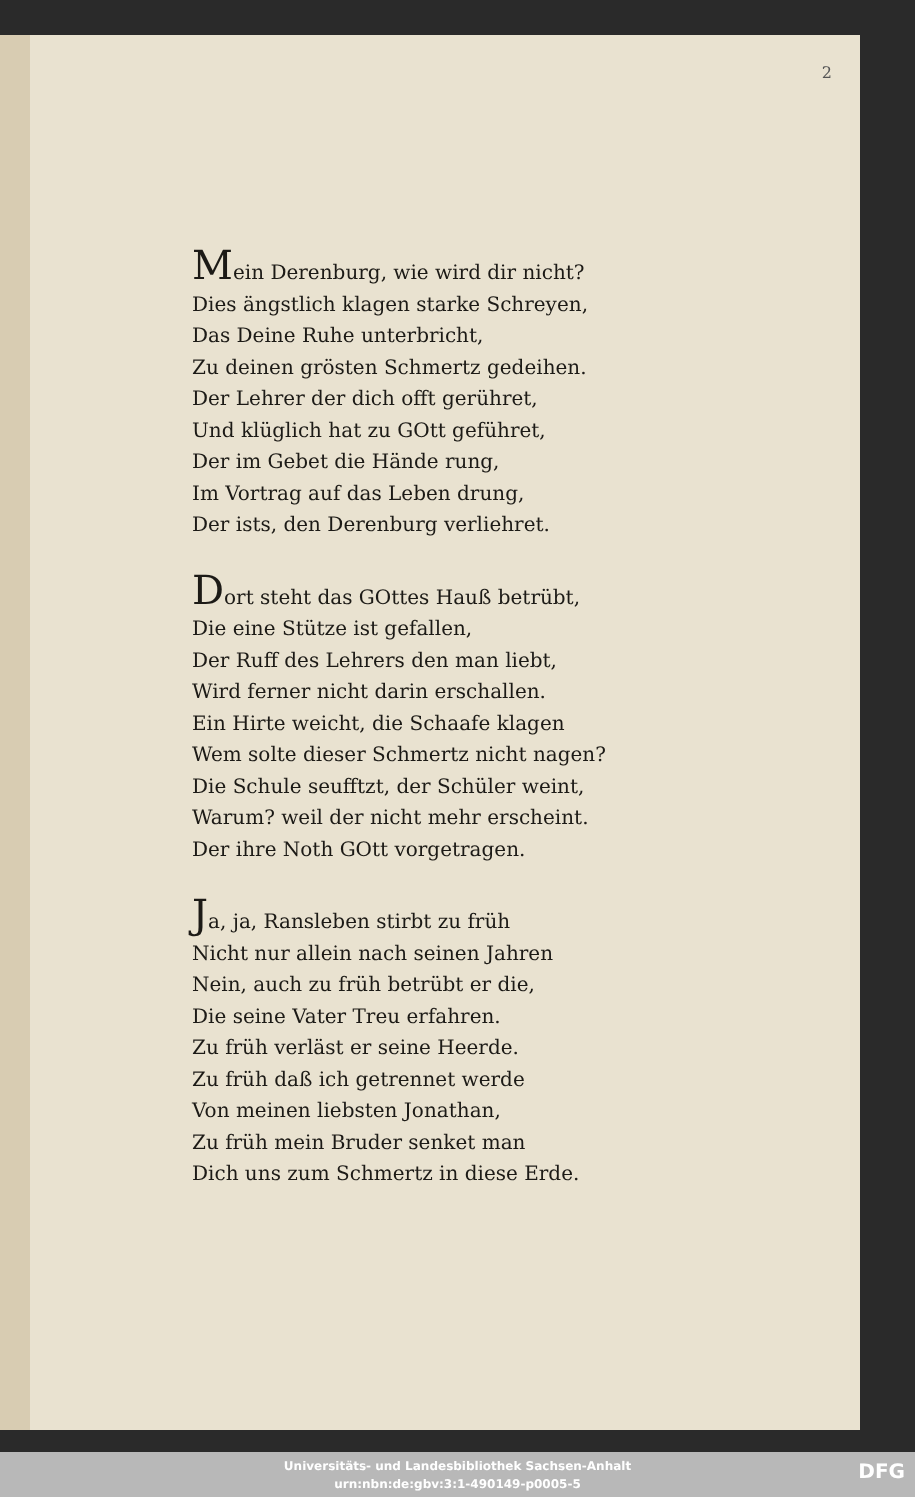2
Mein Derenburg, wie wird dir nicht?
Dies ängstlich klagen starke Schreyen,
Das Deine Ruhe unterbricht,
Zu deinen grösten Schmertz gedeihen.
Der Lehrer der dich offt gerühret,
Und klüglich hat zu GOtt geführet,
Der im Gebet die Hände rung,
Im Vortrag auf das Leben drung,
Der ists, den Derenburg verliehret.
Dort steht das GOttes Hauß betrübt,
Die eine Stütze ist gefallen,
Der Ruff des Lehrers den man liebt,
Wird ferner nicht darin erschallen.
Ein Hirte weicht, die Schaafe klagen
Wem solte dieser Schmertz nicht nagen?
Die Schule seufftzt, der Schüler weint,
Warum? weil der nicht mehr erscheint.
Der ihre Noth GOtt vorgetragen.
Ja, ja, Ransleben stirbt zu früh
Nicht nur allein nach seinen Jahren
Nein, auch zu früh betrübt er die,
Die seine Vater Treu erfahren.
Zu früh verläst er seine Heerde.
Zu früh daß ich getrennet werde
Von meinen liebsten Jonathan,
Zu früh mein Bruder senket man
Dich uns zum Schmertz in diese Erde.
Universitäts- und Landesbibliothek Sachsen-Anhalt
urn:nbn:de:gbv:3:1-490149-p0005-5
DFG